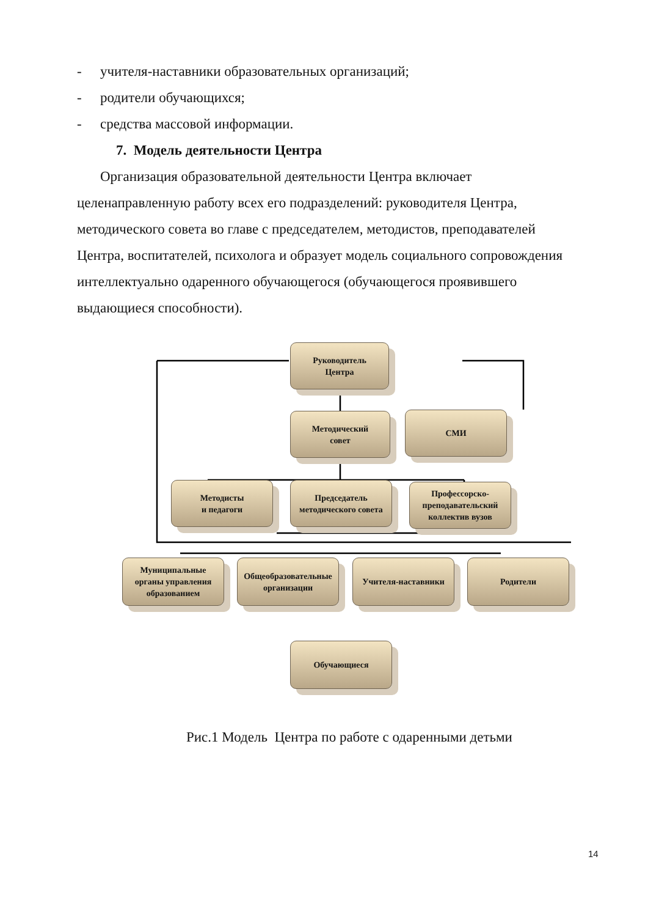- учителя-наставники образовательных организаций;
- родители обучающихся;
- средства массовой информации.
7. Модель деятельности Центра
Организация образовательной деятельности Центра включает целенаправленную работу всех его подразделений: руководителя Центра, методического совета во главе с председателем, методистов, преподавателей Центра, воспитателей, психолога и образует модель социального сопровождения интеллектуально одаренного обучающегося (обучающегося проявившего выдающиеся способности).
Руководитель
Центра
Методический
совет
СМИ
Методисты
и педагоги
Председатель
методического совета
Профессорско-
преподавательский
коллектив вузов
Муниципальные
органы управления
образованием
Общеобразовательные
организации
Учителя-наставники Родители
Обучающиеся
Рис.1 Модель Центра по работе с одаренными детьми
14